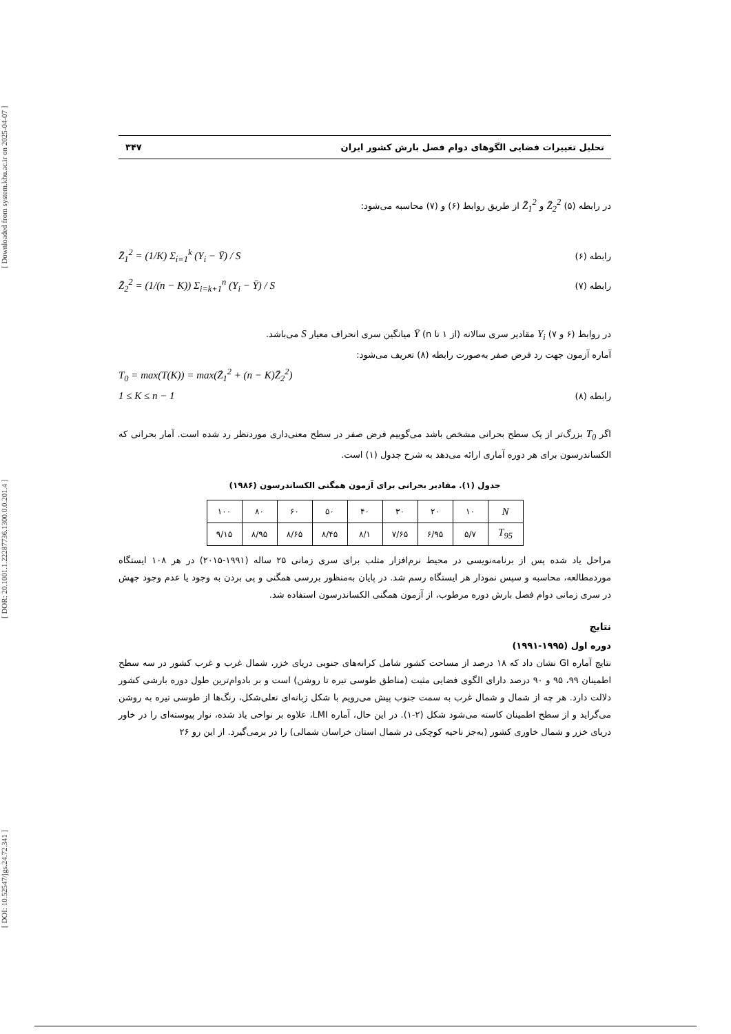[ DOI: 10.52547/jgs.24.72.341 ] [ DOR: 20.1001.1.22287736.1300.0.0.201.4 ] [ Downloaded from system.khu.ac.ir on 2025-04-07 ]
تحلیل تغییرات فضایی الگوهای دوام فصل بارش کشور ایران ۳۴۷
در رابطه (۵) Z̄<sub>2</sub><sup>2</sup> و Z̄<sub>1</sub><sup>2</sup> از طریق روابط (۶) و (۷) محاسبه می‌شود:
رابطه (۶) Z̄<sub>1</sub><sup>2</sup> = (1/K) Σ<sub>i=1</sub><sup>k</sup> (Y<sub>i</sub> − Ȳ) / S
رابطه (۷) Z̄<sub>2</sub><sup>2</sup> = (1/(n − K)) Σ<sub>i=k+1</sub><sup>n</sup> (Y<sub>i</sub> − Ȳ) / S
در روابط (۶ و ۷) Y<sub>i</sub> مقادیر سری سالانه (از ۱ تا n) Ȳ میانگین سری انحراف معیار S می‌باشد.
آماره آزمون جهت رد فرض صفر به‌صورت رابطه (۸) تعریف می‌شود:
T<sub>0</sub> = max(T(K)) = max(Z̄<sub>1</sub><sup>2</sup> + (n − K)Z̄<sub>2</sub><sup>2</sup>)
رابطه (۸) 1 ≤ K ≤ n − 1
اگر T<sub>0</sub> بزرگ‌تر از یک سطح بحرانی مشخص باشد می‌گوییم فرض صفر در سطح معنی‌داری موردنظر رد شده است. آمار بحرانی که الکساندرسون برای هر دوره آماری ارائه می‌دهد به شرح جدول (۱) است.
جدول (۱). مقادیر بحرانی برای آزمون همگنی الکساندرسون (۱۹۸۶)
| N | ۱۰ | ۲۰ | ۳۰ | ۴۰ | ۵۰ | ۶۰ | ۸۰ | ۱۰۰ |
| T<sub>95</sub> | ۵/۷ | ۶/۹۵ | ۷/۶۵ | ۸/۱ | ۸/۴۵ | ۸/۶۵ | ۸/۹۵ | ۹/۱۵ |
مراحل یاد شده پس از برنامه‌نویسی در محیط نرم‌افزار متلب برای سری زمانی ۲۵ ساله (۱۹۹۱-۲۰۱۵) در هر ۱۰۸ ایستگاه موردمطالعه، محاسبه و سپس نمودار هر ایستگاه رسم شد. در پایان به‌منظور بررسی همگنی و پی بردن به وجود یا عدم وجود جهش در سری زمانی دوام فصل بارش دوره مرطوب، از آزمون همگنی الکساندرسون استفاده شد.
نتایج
دوره اول (۱۹۹۵-۱۹۹۱)
نتایج آماره GI نشان داد که ۱۸ درصد از مساحت کشور شامل کرانه‌های جنوبی دریای خزر، شمال غرب و غرب کشور در سه سطح اطمینان ۹۹، ۹۵ و ۹۰ درصد دارای الگوی فضایی مثبت (مناطق طوسی تیره تا روشن) است و بر بادوام‌ترین طول دوره بارشی کشور دلالت دارد. هر چه از شمال و شمال غرب به سمت جنوب پیش می‌رویم با شکل زبانه‌ای نعلی‌شکل، رنگ‌ها از طوسی تیره به روشن می‌گراید و از سطح اطمینان کاسته می‌شود شکل (۲-۱). در این حال، آماره LMI، علاوه بر نواحی یاد شده، نوار پیوسته‌ای را در خاور دریای خزر و شمال خاوری کشور (به‌جز ناحیه کوچکی در شمال استان خراسان شمالی) را در برمی‌گیرد. از این رو ۲۶